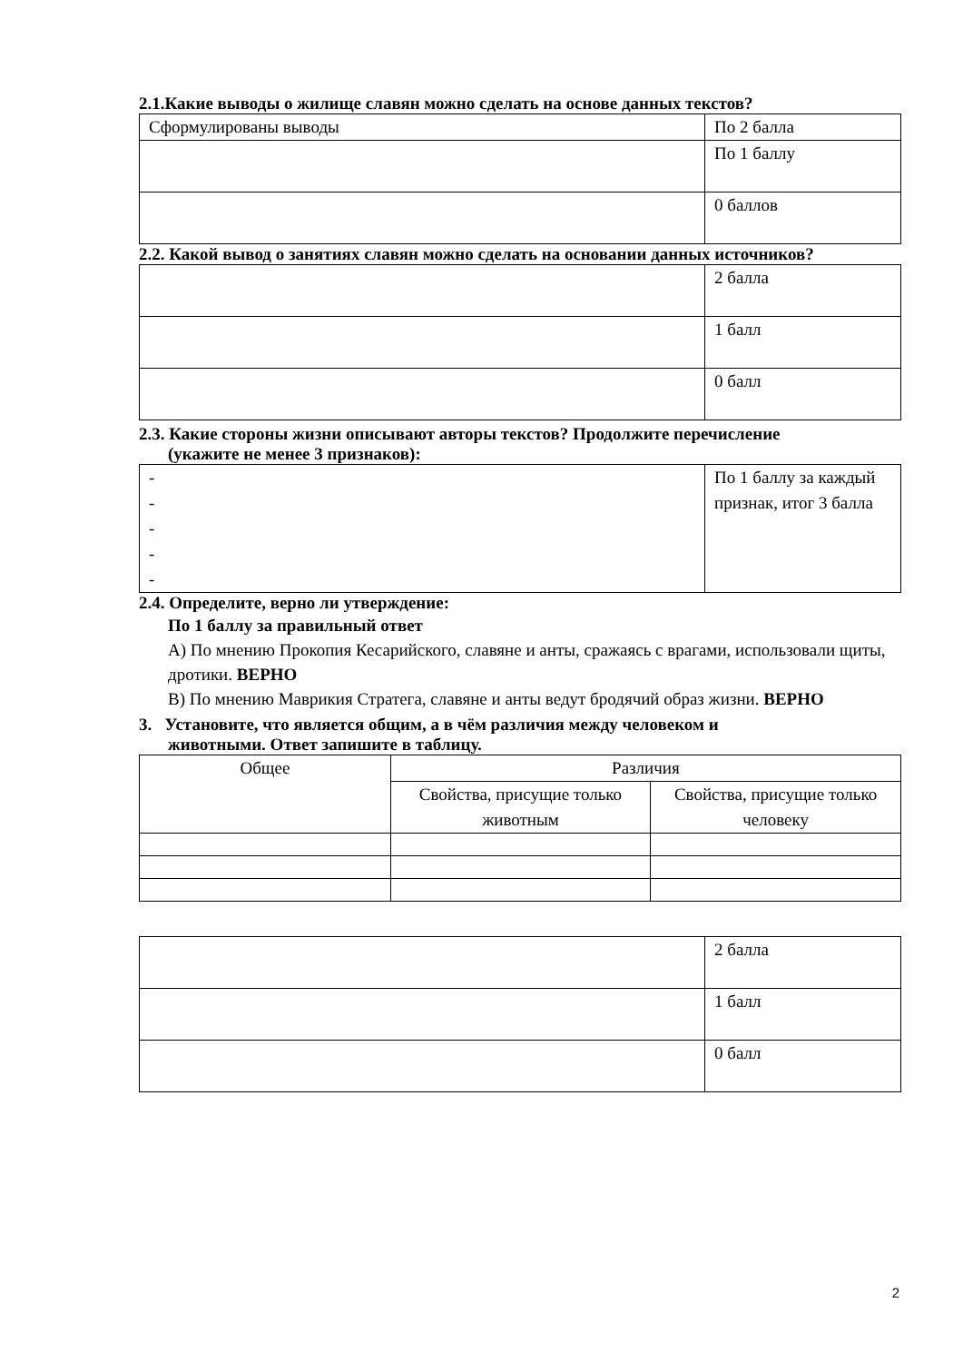2.1.Какие выводы о жилище славян можно сделать на основе данных текстов?
| Сформулированы выводы | По 2 балла |
| | По 1 баллу |
| | 0 баллов |
2.2. Какой вывод о занятиях славян можно сделать на основании данных источников?
| | 2 балла |
| | 1 балл |
| | 0 балл |
2.3. Какие стороны жизни описывают авторы текстов? Продолжите перечисление
(укажите не менее 3 признаков):
| - - - - - | По 1 баллу за каждый признак, итог 3 балла |
2.4. Определите, верно ли утверждение:
По 1 баллу за правильный ответ
А) По мнению Прокопия Кесарийского, славяне и анты, сражаясь с врагами, использовали щиты, дротики. ВЕРНО
В) По мнению Маврикия Стратега, славяне и анты ведут бродячий образ жизни. ВЕРНО
3. Установите, что является общим, а в чём различия между человеком и
животными. Ответ запишите в таблицу.
| Общее | Различия | |
| --- | --- | --- |
| | Свойства, присущие только животным | Свойства, присущие только человеку |
| | 2 балла |
| | 1 балл |
| | 0 балл |
2